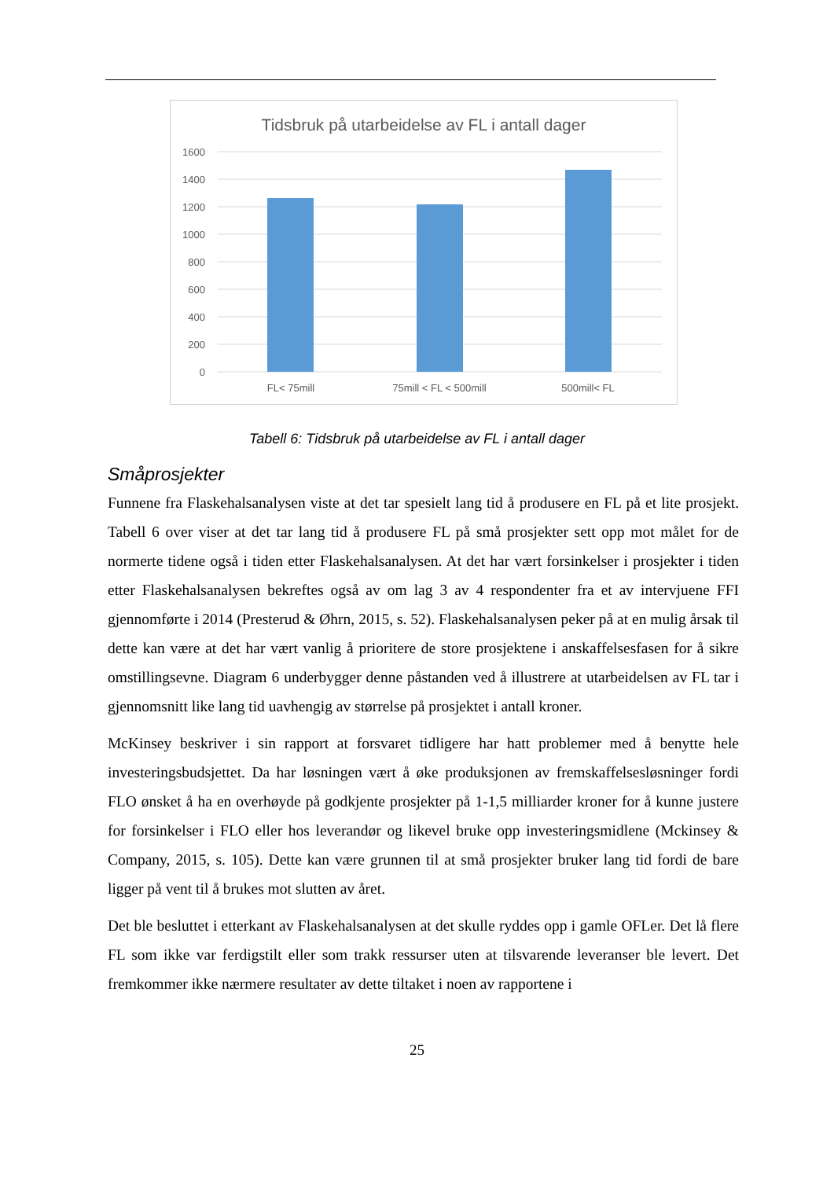Tidsbruk på utarbeidelse av FL i antall dager
1600
1400
1200
1000
800
600
400
200
0
FL< 75mill
75mill < FL < 500mill
500mill< FL
Tabell 6: Tidsbruk på utarbeidelse av FL i antall dager
Småprosjekter
Funnene fra Flaskehalsanalysen viste at det tar spesielt lang tid å produsere en FL på et lite prosjekt. Tabell 6 over viser at det tar lang tid å produsere FL på små prosjekter sett opp mot målet for de normerte tidene også i tiden etter Flaskehalsanalysen. At det har vært forsinkelser i prosjekter i tiden etter Flaskehalsanalysen bekreftes også av om lag 3 av 4 respondenter fra et av intervjuene FFI gjennomførte i 2014 (Presterud & Øhrn, 2015, s. 52). Flaskehalsanalysen peker på at en mulig årsak til dette kan være at det har vært vanlig å prioritere de store prosjektene i anskaffelsesfasen for å sikre omstillingsevne. Diagram 6 underbygger denne påstanden ved å illustrere at utarbeidelsen av FL tar i gjennomsnitt like lang tid uavhengig av størrelse på prosjektet i antall kroner.
McKinsey beskriver i sin rapport at forsvaret tidligere har hatt problemer med å benytte hele investeringsbudsjettet. Da har løsningen vært å øke produksjonen av fremskaffelsesløsninger fordi FLO ønsket å ha en overhøyde på godkjente prosjekter på 1-1,5 milliarder kroner for å kunne justere for forsinkelser i FLO eller hos leverandør og likevel bruke opp investeringsmidlene (Mckinsey & Company, 2015, s. 105). Dette kan være grunnen til at små prosjekter bruker lang tid fordi de bare ligger på vent til å brukes mot slutten av året.
Det ble besluttet i etterkant av Flaskehalsanalysen at det skulle ryddes opp i gamle OFLer. Det lå flere FL som ikke var ferdigstilt eller som trakk ressurser uten at tilsvarende leveranser ble levert. Det fremkommer ikke nærmere resultater av dette tiltaket i noen av rapportene i
25